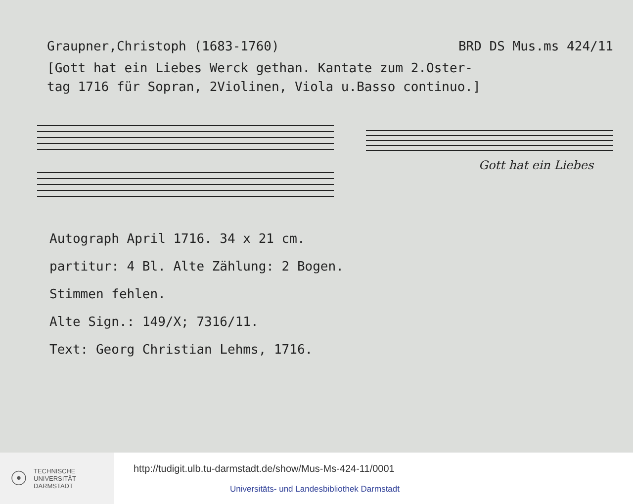Graupner,Christoph (1683-1760) BRD DS Mus.ms 424/11
[Gott hat ein Liebes Werck gethan. Kantate zum 2.Oster-
tag 1716 für Sopran, 2Violinen, Viola u.Basso continuo.]
Gott hat ein Liebes
Autograph April 1716. 34 x 21 cm.
partitur: 4 Bl. Alte Zählung: 2 Bogen.
Stimmen fehlen.
Alte Sign.: 149/X; 7316/11.
Text: Georg Christian Lehms, 1716.
☉ TECHNISCHE
UNIVERSITÄT
DARMSTADT
http://tudigit.ulb.tu-darmstadt.de/show/Mus-Ms-424-11/0001
Universitäts- und Landesbibliothek Darmstadt